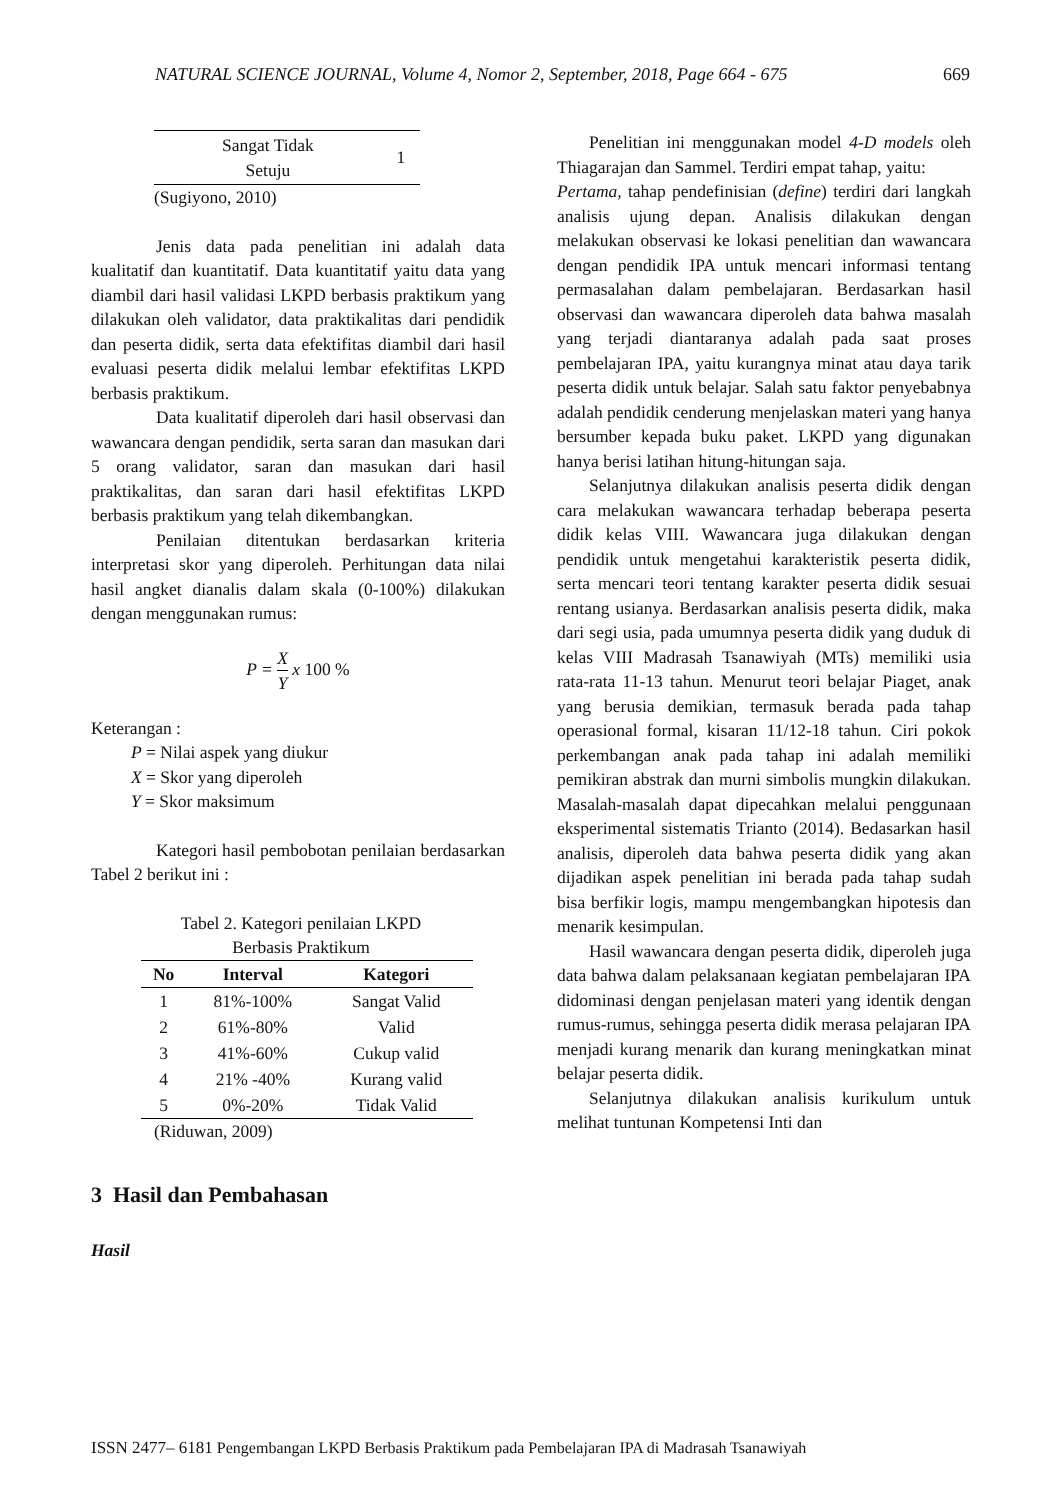NATURAL SCIENCE JOURNAL, Volume 4, Nomor 2, September, 2018, Page 664 - 675 669
| Sangat Tidak Setuju | 1 |
(Sugiyono, 2010)
Jenis data pada penelitian ini adalah data kualitatif dan kuantitatif. Data kuantitatif yaitu data yang diambil dari hasil validasi LKPD berbasis praktikum yang dilakukan oleh validator, data praktikalitas dari pendidik dan peserta didik, serta data efektifitas diambil dari hasil evaluasi peserta didik melalui lembar efektifitas LKPD berbasis praktikum.
Data kualitatif diperoleh dari hasil observasi dan wawancara dengan pendidik, serta saran dan masukan dari 5 orang validator, saran dan masukan dari hasil praktikalitas, dan saran dari hasil efektifitas LKPD berbasis praktikum yang telah dikembangkan.
Penilaian ditentukan berdasarkan kriteria interpretasi skor yang diperoleh. Perhitungan data nilai hasil angket dianalis dalam skala (0-100%) dilakukan dengan menggunakan rumus:
P = X Y x 100 %
Keterangan :
P = Nilai aspek yang diukur
X = Skor yang diperoleh
Y = Skor maksimum
Kategori hasil pembobotan penilaian berdasarkan Tabel 2 berikut ini :
Tabel 2. Kategori penilaian LKPD
Berbasis Praktikum
| No | Interval | Kategori |
| --- | --- | --- |
| 1 | 81%-100% | Sangat Valid |
| 2 | 61%-80% | Valid |
| 3 | 41%-60% | Cukup valid |
| 4 | 21% -40% | Kurang valid |
| 5 | 0%-20% | Tidak Valid |
(Riduwan, 2009)
3 Hasil dan Pembahasan
Hasil
Penelitian ini menggunakan model 4-D models oleh Thiagarajan dan Sammel. Terdiri empat tahap, yaitu:
Pertama, tahap pendefinisian (define) terdiri dari langkah analisis ujung depan. Analisis dilakukan dengan melakukan observasi ke lokasi penelitian dan wawancara dengan pendidik IPA untuk mencari informasi tentang permasalahan dalam pembelajaran. Berdasarkan hasil observasi dan wawancara diperoleh data bahwa masalah yang terjadi diantaranya adalah pada saat proses pembelajaran IPA, yaitu kurangnya minat atau daya tarik peserta didik untuk belajar. Salah satu faktor penyebabnya adalah pendidik cenderung menjelaskan materi yang hanya bersumber kepada buku paket. LKPD yang digunakan hanya berisi latihan hitung-hitungan saja.
Selanjutnya dilakukan analisis peserta didik dengan cara melakukan wawancara terhadap beberapa peserta didik kelas VIII. Wawancara juga dilakukan dengan pendidik untuk mengetahui karakteristik peserta didik, serta mencari teori tentang karakter peserta didik sesuai rentang usianya. Berdasarkan analisis peserta didik, maka dari segi usia, pada umumnya peserta didik yang duduk di kelas VIII Madrasah Tsanawiyah (MTs) memiliki usia rata-rata 11-13 tahun. Menurut teori belajar Piaget, anak yang berusia demikian, termasuk berada pada tahap operasional formal, kisaran 11/12-18 tahun. Ciri pokok perkembangan anak pada tahap ini adalah memiliki pemikiran abstrak dan murni simbolis mungkin dilakukan. Masalah-masalah dapat dipecahkan melalui penggunaan eksperimental sistematis Trianto (2014). Bedasarkan hasil analisis, diperoleh data bahwa peserta didik yang akan dijadikan aspek penelitian ini berada pada tahap sudah bisa berfikir logis, mampu mengembangkan hipotesis dan menarik kesimpulan.
Hasil wawancara dengan peserta didik, diperoleh juga data bahwa dalam pelaksanaan kegiatan pembelajaran IPA didominasi dengan penjelasan materi yang identik dengan rumus-rumus, sehingga peserta didik merasa pelajaran IPA menjadi kurang menarik dan kurang meningkatkan minat belajar peserta didik.
Selanjutnya dilakukan analisis kurikulum untuk melihat tuntunan Kompetensi Inti dan
ISSN 2477– 6181 Pengembangan LKPD Berbasis Praktikum pada Pembelajaran IPA di Madrasah Tsanawiyah